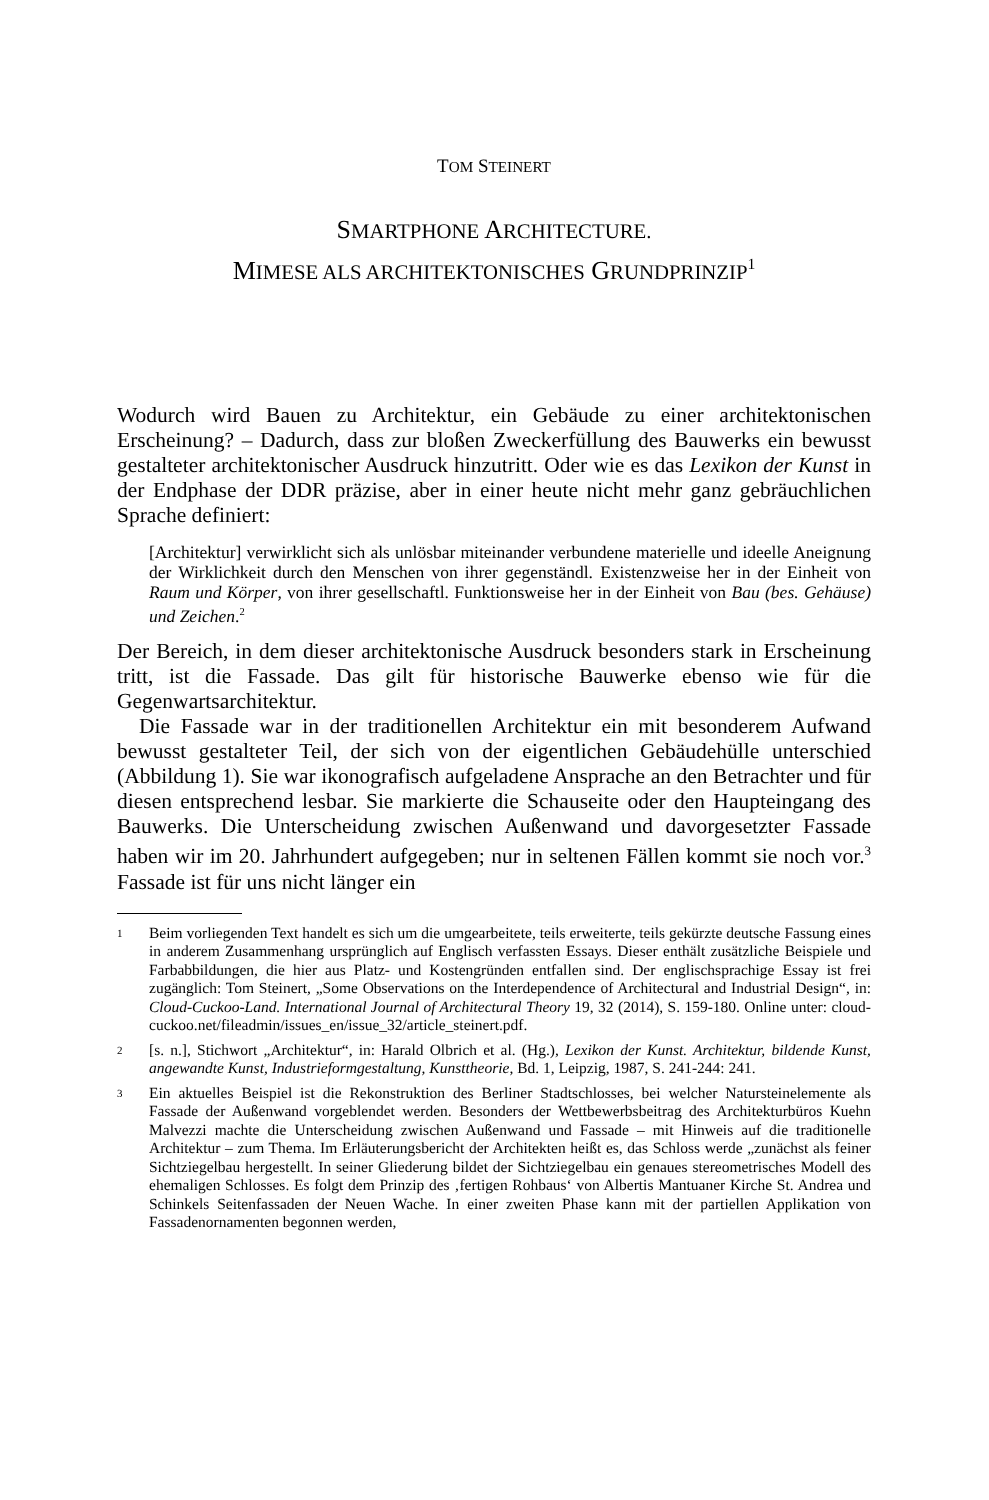TOM STEINERT
SMARTPHONE ARCHITECTURE.
MIMESE ALS ARCHITEKTONISCHES GRUNDPRINZIP<sup>1</sup>
Wodurch wird Bauen zu Architektur, ein Gebäude zu einer architektonischen Erscheinung? – Dadurch, dass zur bloßen Zweckerfüllung des Bauwerks ein bewusst gestalteter architektonischer Ausdruck hinzutritt. Oder wie es das Lexikon der Kunst in der Endphase der DDR präzise, aber in einer heute nicht mehr ganz gebräuchlichen Sprache definiert:
[Architektur] verwirklicht sich als unlösbar miteinander verbundene materielle und ideelle Aneignung der Wirklichkeit durch den Menschen von ihrer gegenständl. Existenzweise her in der Einheit von Raum und Körper, von ihrer gesellschaftl. Funktionsweise her in der Einheit von Bau (bes. Gehäuse) und Zeichen.<sup>2</sup>
Der Bereich, in dem dieser architektonische Ausdruck besonders stark in Erscheinung tritt, ist die Fassade. Das gilt für historische Bauwerke ebenso wie für die Gegenwartsarchitektur.
Die Fassade war in der traditionellen Architektur ein mit besonderem Aufwand bewusst gestalteter Teil, der sich von der eigentlichen Gebäudehülle unterschied (Abbildung 1). Sie war ikonografisch aufgeladene Ansprache an den Betrachter und für diesen entsprechend lesbar. Sie markierte die Schauseite oder den Haupteingang des Bauwerks. Die Unterscheidung zwischen Außenwand und davorgesetzter Fassade haben wir im 20. Jahrhundert aufgegeben; nur in seltenen Fällen kommt sie noch vor.<sup>3</sup> Fassade ist für uns nicht länger ein
1
Beim vorliegenden Text handelt es sich um die umgearbeitete, teils erweiterte, teils gekürzte deutsche Fassung eines in anderem Zusammenhang ursprünglich auf Englisch verfassten Essays. Dieser enthält zusätzliche Beispiele und Farbabbildungen, die hier aus Platz- und Kostengründen entfallen sind. Der englischsprachige Essay ist frei zugänglich: Tom Steinert, „Some Observations on the Interdependence of Architectural and Industrial Design“, in: Cloud-Cuckoo-Land. International Journal of Architectural Theory 19, 32 (2014), S. 159-180. Online unter: cloud-cuckoo.net/fileadmin/issues_en/issue_32/article_steinert.pdf.
2
[s. n.], Stichwort „Architektur“, in: Harald Olbrich et al. (Hg.), Lexikon der Kunst. Architektur, bildende Kunst, angewandte Kunst, Industrieformgestaltung, Kunsttheorie, Bd. 1, Leipzig, 1987, S. 241-244: 241.
3
Ein aktuelles Beispiel ist die Rekonstruktion des Berliner Stadtschlosses, bei welcher Natursteinelemente als Fassade der Außenwand vorgeblendet werden. Besonders der Wettbewerbsbeitrag des Architekturbüros Kuehn Malvezzi machte die Unterscheidung zwischen Außenwand und Fassade – mit Hinweis auf die traditionelle Architektur – zum Thema. Im Erläuterungsbericht der Architekten heißt es, das Schloss werde „zunächst als feiner Sichtziegelbau hergestellt. In seiner Gliederung bildet der Sichtziegelbau ein genaues stereometrisches Modell des ehemaligen Schlosses. Es folgt dem Prinzip des ‚fertigen Rohbaus‘ von Albertis Mantuaner Kirche St. Andrea und Schinkels Seitenfassaden der Neuen Wache. In einer zweiten Phase kann mit der partiellen Applikation von Fassadenornamenten begonnen werden,